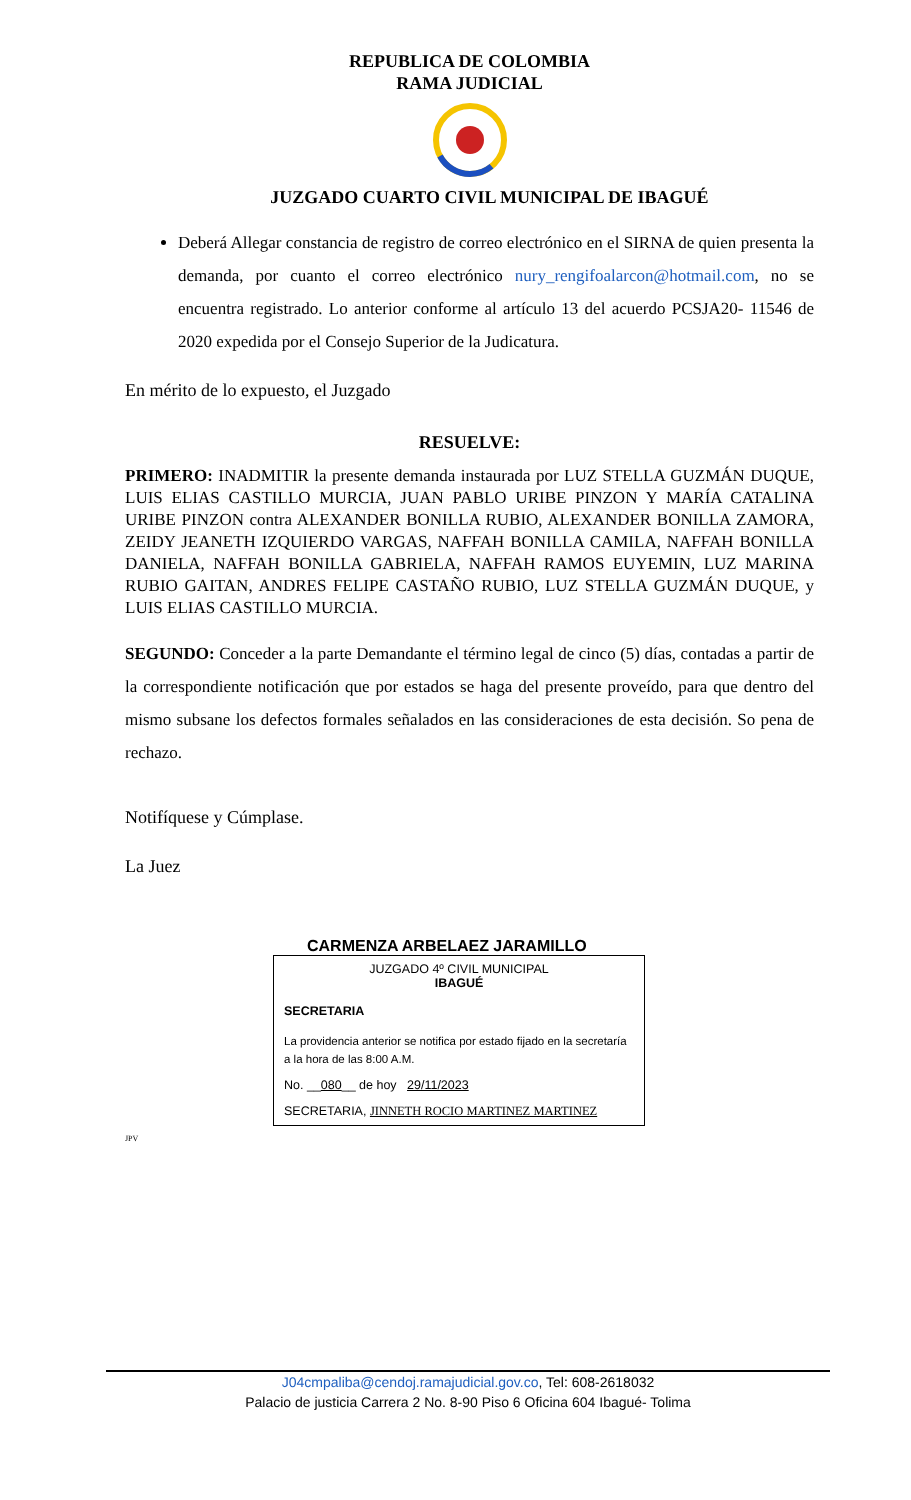REPUBLICA DE COLOMBIA
RAMA JUDICIAL
JUZGADO CUARTO CIVIL MUNICIPAL DE IBAGUÉ
Deberá Allegar constancia de registro de correo electrónico en el SIRNA de quien presenta la demanda, por cuanto el correo electrónico nury_rengifoalarcon@hotmail.com, no se encuentra registrado. Lo anterior conforme al artículo 13 del acuerdo PCSJA20- 11546 de 2020 expedida por el Consejo Superior de la Judicatura.
En mérito de lo expuesto, el Juzgado
RESUELVE:
PRIMERO: INADMITIR la presente demanda instaurada por LUZ STELLA GUZMÁN DUQUE, LUIS ELIAS CASTILLO MURCIA, JUAN PABLO URIBE PINZON Y MARÍA CATALINA URIBE PINZON contra ALEXANDER BONILLA RUBIO, ALEXANDER BONILLA ZAMORA, ZEIDY JEANETH IZQUIERDO VARGAS, NAFFAH BONILLA CAMILA, NAFFAH BONILLA DANIELA, NAFFAH BONILLA GABRIELA, NAFFAH RAMOS EUYEMIN, LUZ MARINA RUBIO GAITAN, ANDRES FELIPE CASTAÑO RUBIO, LUZ STELLA GUZMÁN DUQUE, y LUIS ELIAS CASTILLO MURCIA.
SEGUNDO: Conceder a la parte Demandante el término legal de cinco (5) días, contadas a partir de la correspondiente notificación que por estados se haga del presente proveído, para que dentro del mismo subsane los defectos formales señalados en las consideraciones de esta decisión. So pena de rechazo.
Notifíquese y Cúmplase.
La Juez
CARMENZA ARBELAEZ JARAMILLO
JUZGADO 4º CIVIL MUNICIPAL
IBAGUÉ
SECRETARIA
La providencia anterior se notifica por estado fijado en la secretaría a la hora de las 8:00 A.M.
No. __080__ de hoy 29/11/2023
SECRETARIA, JINNETH ROCIO MARTINEZ MARTINEZ
JPV
J04cmpaliba@cendoj.ramajudicial.gov.co, Tel: 608-2618032
Palacio de justicia Carrera 2 No. 8-90 Piso 6 Oficina 604 Ibagué- Tolima